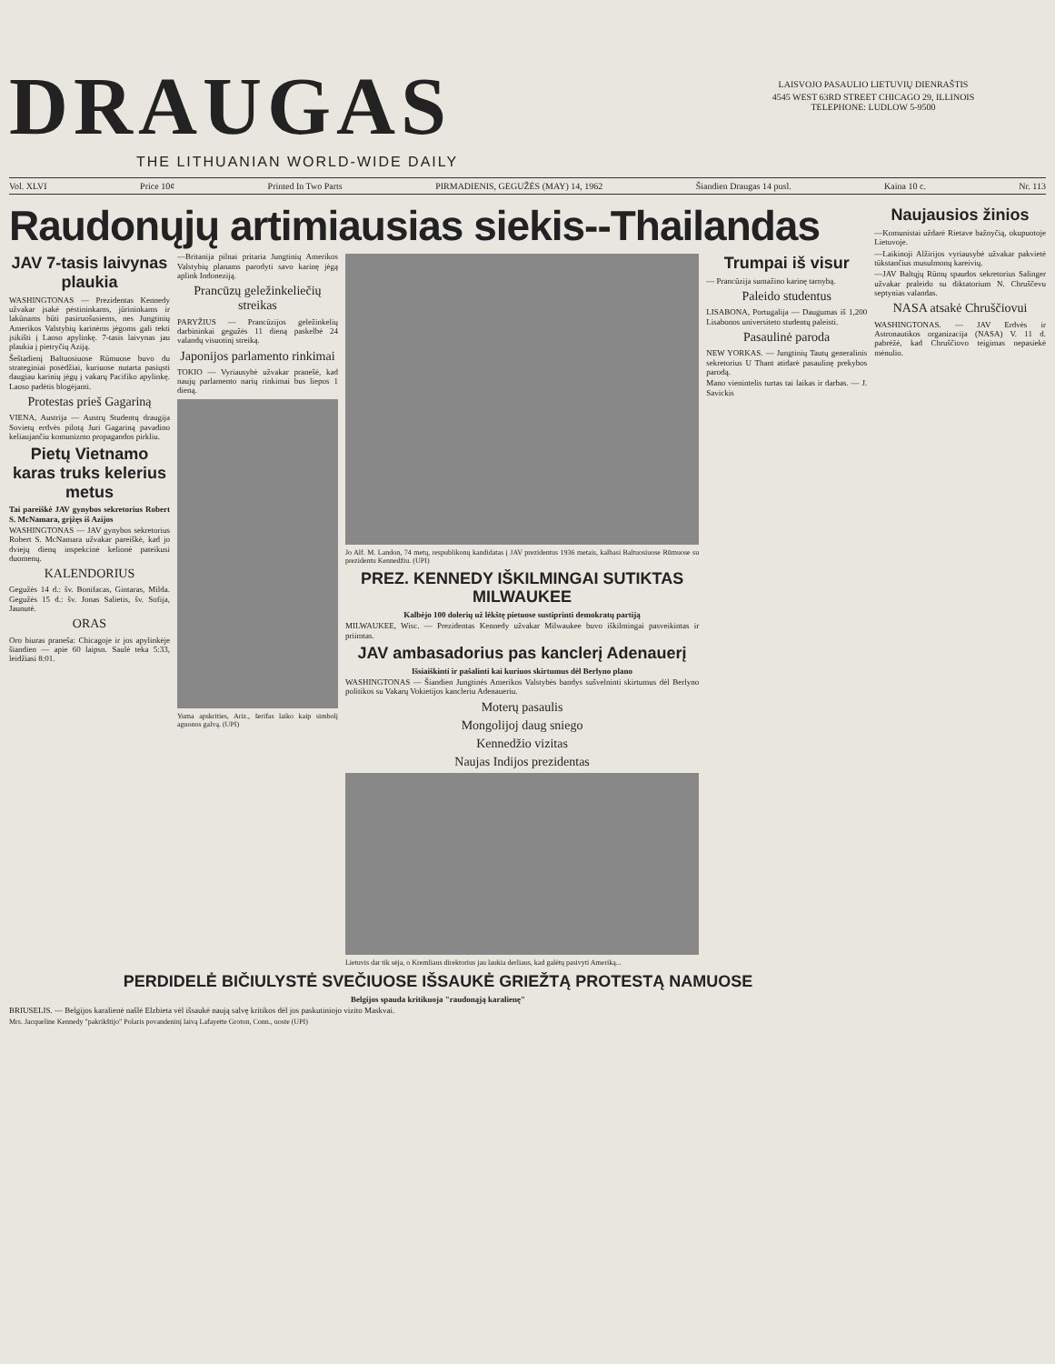DRAUGAS
THE LITHUANIAN WORLD-WIDE DAILY
LAISVOJO PASAULIO LIETUVIŲ DIENRAŠTIS
4545 WEST 63RD STREET CHICAGO 29, ILLINOIS
TELEPHONE: LUDLOW 5-9500
Vol. XLVI Price 10¢ Printed In Two Parts PIRMADIENIS, GEGUŽĖS (MAY) 14, 1962 Šiandien Draugas 14 pusl. Kaina 10 c. Nr. 113
Raudonųjų artimiausias siekis--Thailandas
JAV 7-tasis laivynas plaukia
WASHINGTONAS — Prezidentas Kennedy užvakar įsakė pėstininkams, jūrininkams ir lakūnams būti pasiruošusiems, nes Jungtinių Amerikos Valstybių karinėms jėgoms gali tekti įsikišti į Laoso apylinkę. 7-tasis laivynas jau plaukia į pietryčių Aziją.
Šeštadienį Baltuosiuose Rūmuose buvo du strateginiai posėdžiai, kuriuose nutarta pasiųsti daugiau karinių jėgų į vakarų Pacifiko apylinkę. Laoso padėtis blogėjanti.
Protestas prieš Gagariną
VIENA, Austrija — Austrų Studentų draugija Sovietų erdvės pilotą Juri Gagariną pavadino keliaujančiu komunizmo propagandos pirkliu.
Pietų Vietnamo karas truks kelerius metus
Tai pareiškė JAV gynybos sekretorius Robert S. McNamara, grįžęs iš Azijos
WASHINGTONAS — JAV gynybos sekretorius Robert S. McNamara užvakar pareiškė, kad jo dviejų dienų inspekcinė kelionė pateikusi duomenų.
KALENDORIUS
Gegužės 14 d.: šv. Bonifacas, Gintaras, Milda. Gegužės 15 d.: šv. Jonas Salietis, šv. Sofija, Jaunutė.
ORAS
Oro biuras praneša: Chicagoje ir jos apylinkėje šiandien — apie 60 laipsn. Saulė teka 5:33, leidžiasi 8:01.
—Britanija pilnai pritaria Jungtinių Amerikos Valstybių planams parodyti savo karinę jėgą aplink Indoneziją.
Prancūzų geležinkeliečių streikas
PARYŽIUS — Prancūzijos geležinkelių darbininkai gegužės 11 dieną paskelbė 24 valandų visuotinį streiką.
Japonijos parlamento rinkimai
TOKIO — Vyriausybė užvakar pranešė, kad naujų parlamento narių rinkimai bus liepos 1 dieną.
Yuma apskrities, Ariz., šerifas laiko kaip simbolį aguonos galvą. (UPI)
Jo Alf. M. Landon, 74 metų, respublikonų kandidatas į JAV prezidentus 1936 metais, kalbasi Baltuosiuose Rūmuose su prezidentu Kennedžiu. (UPI)
PREZ. KENNEDY IŠKILMINGAI SUTIKTAS MILWAUKEE
Kalbėjo 100 dolerių už lėkštę pietuose sustiprinti demokratų partiją
MILWAUKEE, Wisc. — Prezidentas Kennedy užvakar Milwaukee buvo iškilmingai pasveikintas ir priimtas.
JAV ambasadorius pas kanclerį Adenauerį
Išsiaiškinti ir pašalinti kai kuriuos skirtumus dėl Berlyno plano
WASHINGTONAS — Šiandien Jungtinės Amerikos Valstybės bandys sušvelninti skirtumus dėl Berlyno politikos su Vakarų Vokietijos kancleriu Adenaueriu.
Moterų pasaulis
Mongolijoj daug sniego
Kennedžio vizitas
Naujas Indijos prezidentas
Lietuvis dar tik sėja, o Kremliaus direktorius jau laukia derliaus, kad galėtų pasivyti Ameriką...
Trumpai iš visur
— Prancūzija sumažino karinę tarnybą.
Paleido studentus
LISABONA, Portugalija — Daugumas iš 1,200 Lisabonos universiteto studentų paleisti.
Pasaulinė paroda
NEW YORKAS. — Jungtinių Tautų generalinis sekretorius U Thant atidarė pasaulinę prekybos parodą.
Mano vienintelis turtas tai laikas ir darbas. — J. Savickis
PERDIDELĖ BIČIULYSTĖ SVEČIUOSE IŠSAUKĖ GRIEŽTĄ PROTESTĄ NAMUOSE
Belgijos spauda kritikuoja "raudonąją karalienę"
BRIUSELIS. — Belgijos karalienė našlė Elzbieta vėl išsaukė naują salvę kritikos dėl jos paskutiniojo vizito Maskvai.
Mrs. Jacqueline Kennedy "pakrikštijo" Polaris povandeninį laivą Lafayette Groton, Conn., uoste (UPI)
Naujausios žinios
—Komunistai uždarė Rietave bažnyčią, okupuotoje Lietuvoje.
—Laikinoji Alžirijos vyriausybė užvakar pakvietė tūkstančius musulmonų kareivių.
—JAV Baltųjų Rūmų spaudos sekretorius Salinger užvakar praleido su diktatorium N. Chruščevu septynias valandas.
NASA atsakė Chruščiovui
WASHINGTONAS. — JAV Erdvės ir Astronautikos organizacija (NASA) V. 11 d. pabrėžė, kad Chruščiovo teigimas nepasiekė mėnulio.